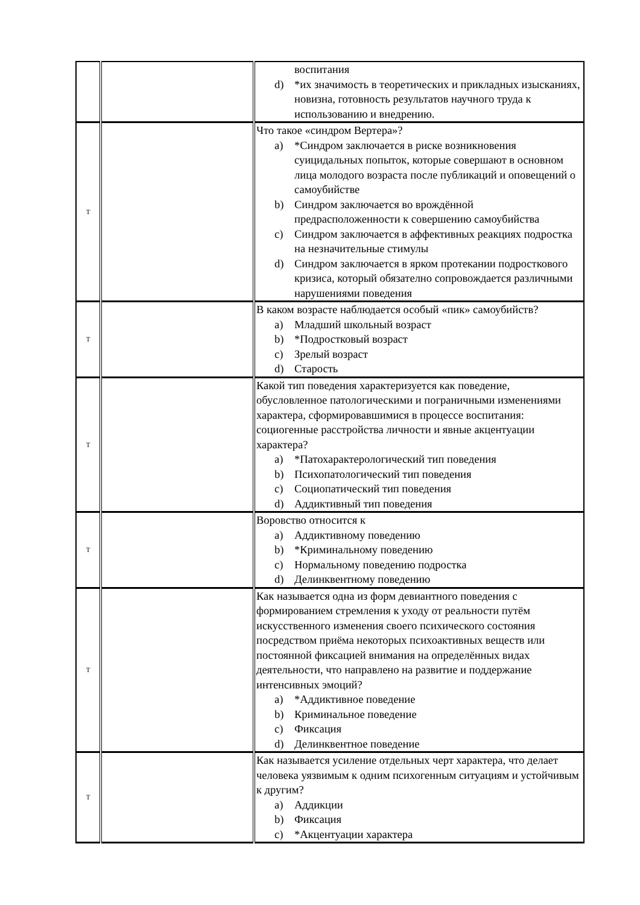| | | воспитания d) *их значимость в теоретических и прикладных изысканиях, новизна, готовность результатов научного труда к использованию и внедрению. |
| Т | | Что такое «синдром Вертера»? a) *Синдром заключается в риске возникновения суицидальных попыток, которые совершают в основном лица молодого возраста после публикаций и оповещений о самоубийстве b) Синдром заключается во врождённой предрасположенности к совершению самоубийства c) Синдром заключается в аффективных реакциях подростка на незначительные стимулы d) Синдром заключается в ярком протекании подросткового кризиса, который обязателно сопровождается различными нарушениями поведения |
| Т | | В каком возрасте наблюдается особый «пик» самоубийств? a) Младший школьный возраст b) *Подростковый возраст c) Зрелый возраст d) Старость |
| Т | | Какой тип поведения характеризуется как поведение, обусловленное патологическими и пограничными изменениями характера, сформировавшимися в процессе воспитания: социогенные расстройства личности и явные акцентуации характера? a) *Патохарактерологический тип поведения b) Психопатологический тип поведения c) Социопатический тип поведения d) Аддиктивный тип поведения |
| Т | | Воровство относится к a) Аддиктивному поведению b) *Криминальному поведению c) Нормальному поведению подростка d) Делинквентному поведению |
| Т | | Как называется одна из форм девиантного поведения с формированием стремления к уходу от реальности путём искусственного изменения своего психического состояния посредством приёма некоторых психоактивных веществ или постоянной фиксацией внимания на определённых видах деятельности, что направлено на развитие и поддержание интенсивных эмоций? a) *Аддиктивное поведение b) Криминальное поведение c) Фиксация d) Делинквентное поведение |
| Т | | Как называется усиление отдельных черт характера, что делает человека уязвимым к одним психогенным ситуациям и устойчивым к другим? a) Аддикции b) Фиксация c) *Акцентуации характера |